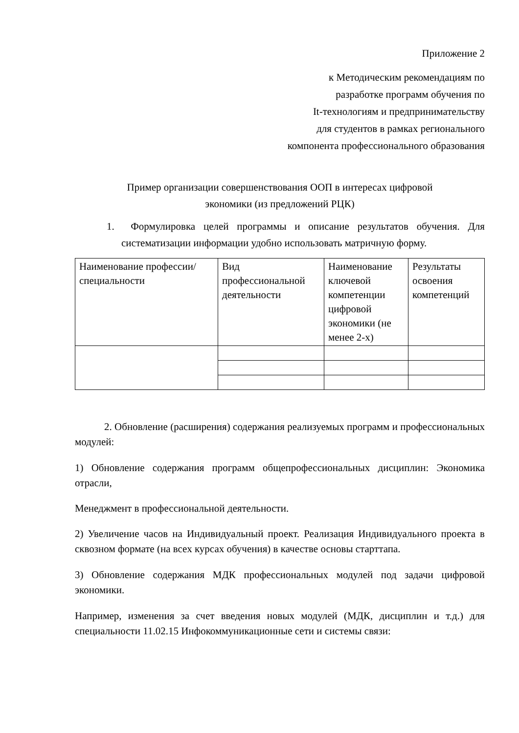Приложение 2
к Методическим рекомендациям по
разработке программ обучения по
It-технологиям и предпринимательству
для студентов в рамках регионального
компонента профессионального образования
Пример организации совершенствования ООП в интересах цифровой
экономики (из предложений РЦК)
1. Формулировка целей программы и описание результатов обучения. Для систематизации информации удобно использовать матричную форму.
| Наименование профессии/специальности | Вид профессиональной деятельности | Наименование ключевой компетенции цифровой экономики (не менее 2-х) | Результаты освоения компетенций |
2. Обновление (расширения) содержания реализуемых программ и профессиональных модулей:
1) Обновление содержания программ общепрофессиональных дисциплин: Экономика отрасли,
Менеджмент в профессиональной деятельности.
2) Увеличение часов на Индивидуальный проект. Реализация Индивидуального проекта в сквозном формате (на всех курсах обучения) в качестве основы старттапа.
3) Обновление содержания МДК профессиональных модулей под задачи цифровой экономики.
Например, изменения за счет введения новых модулей (МДК, дисциплин и т.д.) для специальности 11.02.15 Инфокоммуникационные сети и системы связи: